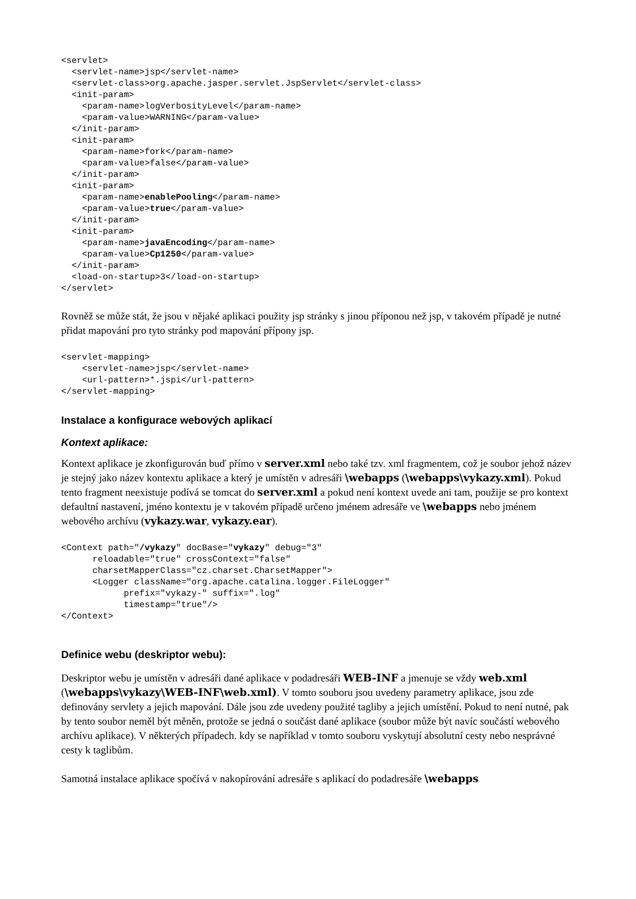<servlet>
  <servlet-name>jsp</servlet-name>
  <servlet-class>org.apache.jasper.servlet.JspServlet</servlet-class>
  <init-param>
    <param-name>logVerbosityLevel</param-name>
    <param-value>WARNING</param-value>
  </init-param>
  <init-param>
    <param-name>fork</param-name>
    <param-value>false</param-value>
  </init-param>
  <init-param>
    <param-name>enablePooling</param-name>
    <param-value>true</param-value>
  </init-param>
  <init-param>
    <param-name>javaEncoding</param-name>
    <param-value>Cp1250</param-value>
  </init-param>
  <load-on-startup>3</load-on-startup>
</servlet>
Rovněž se může stát, že jsou v nějaké aplikaci použity jsp stránky s jinou příponou než jsp, v takovém případě je nutné přidat mapování pro tyto stránky pod mapování přípony jsp.
<servlet-mapping>
    <servlet-name>jsp</servlet-name>
    <url-pattern>*.jspi</url-pattern>
</servlet-mapping>
Instalace a konfigurace webových aplikací
Kontext aplikace:
Kontext aplikace je zkonfigurován buď přímo v server.xml nebo také tzv. xml fragmentem, což je soubor jehož název je stejný jako název kontextu aplikace a který je umístěn v adresáři \webapps (\webapps\vykazy.xml). Pokud tento fragment neexistuje podívá se tomcat do server.xml a pokud není kontext uvede ani tam, použije se pro kontext defaultní nastavení, jméno kontextu je v takovém případě určeno jménem adresáře ve \webapps nebo jménem webového archívu (vykazy.war, vykazy.ear).
<Context path="/vykazy" docBase="vykazy" debug="3"
      reloadable="true" crossContext="false"
      charsetMapperClass="cz.charset.CharsetMapper">
      <Logger className="org.apache.catalina.logger.FileLogger"
            prefix="vykazy-" suffix=".log"
            timestamp="true"/>
</Context>
Definice webu (deskriptor webu):
Deskriptor webu je umístěn v adresáři dané aplikace v podadresáři WEB-INF a jmenuje se vždy web.xml (\webapps\vykazy\WEB-INF\web.xml). V tomto souboru jsou uvedeny parametry aplikace, jsou zde definovány servlety a jejich mapování. Dále jsou zde uvedeny použité tagliby a jejich umístění. Pokud to není nutné, pak by tento soubor neměl být měněn, protože se jedná o součást dané aplikace (soubor může být navíc součástí webového archívu aplikace). V některých případech. kdy se například v tomto souboru vyskytují absolutní cesty nebo nesprávné cesty k taglibům.
Samotná instalace aplikace spočívá v nakopírování adresáře s aplikací do podadresáře \webapps